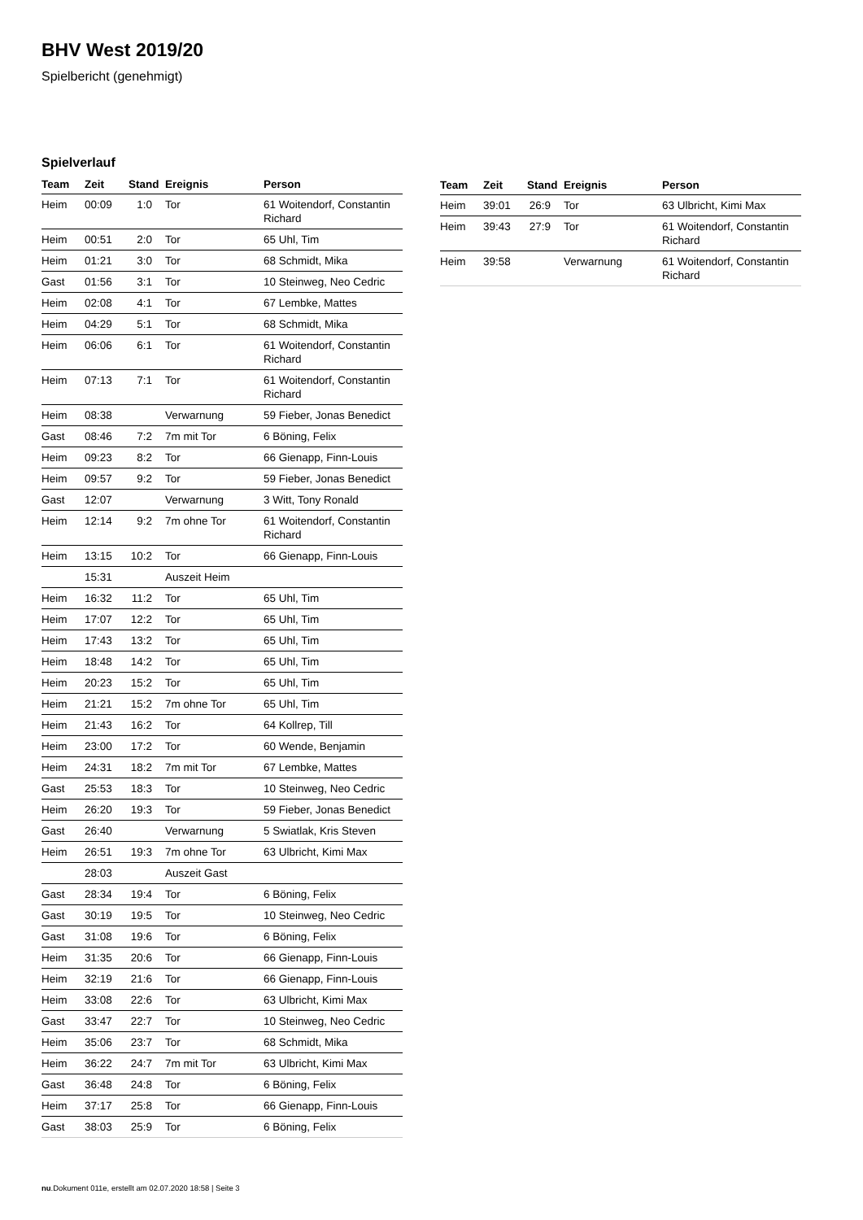BHV West 2019/20
Spielbericht (genehmigt)
Spielverlauf
| Team | Zeit | Stand | Ereignis | Person |
| --- | --- | --- | --- | --- |
| Heim | 00:09 | 1:0 | Tor | 61 Woitendorf, Constantin Richard |
| Heim | 00:51 | 2:0 | Tor | 65 Uhl, Tim |
| Heim | 01:21 | 3:0 | Tor | 68 Schmidt, Mika |
| Gast | 01:56 | 3:1 | Tor | 10 Steinweg, Neo Cedric |
| Heim | 02:08 | 4:1 | Tor | 67 Lembke, Mattes |
| Heim | 04:29 | 5:1 | Tor | 68 Schmidt, Mika |
| Heim | 06:06 | 6:1 | Tor | 61 Woitendorf, Constantin Richard |
| Heim | 07:13 | 7:1 | Tor | 61 Woitendorf, Constantin Richard |
| Heim | 08:38 | | Verwarnung | 59 Fieber, Jonas Benedict |
| Gast | 08:46 | 7:2 | 7m mit Tor | 6 Böning, Felix |
| Heim | 09:23 | 8:2 | Tor | 66 Gienapp, Finn-Louis |
| Heim | 09:57 | 9:2 | Tor | 59 Fieber, Jonas Benedict |
| Gast | 12:07 | | Verwarnung | 3 Witt, Tony Ronald |
| Heim | 12:14 | 9:2 | 7m ohne Tor | 61 Woitendorf, Constantin Richard |
| Heim | 13:15 | 10:2 | Tor | 66 Gienapp, Finn-Louis |
| | 15:31 | | Auszeit Heim | |
| Heim | 16:32 | 11:2 | Tor | 65 Uhl, Tim |
| Heim | 17:07 | 12:2 | Tor | 65 Uhl, Tim |
| Heim | 17:43 | 13:2 | Tor | 65 Uhl, Tim |
| Heim | 18:48 | 14:2 | Tor | 65 Uhl, Tim |
| Heim | 20:23 | 15:2 | Tor | 65 Uhl, Tim |
| Heim | 21:21 | 15:2 | 7m ohne Tor | 65 Uhl, Tim |
| Heim | 21:43 | 16:2 | Tor | 64 Kollrep, Till |
| Heim | 23:00 | 17:2 | Tor | 60 Wende, Benjamin |
| Heim | 24:31 | 18:2 | 7m mit Tor | 67 Lembke, Mattes |
| Gast | 25:53 | 18:3 | Tor | 10 Steinweg, Neo Cedric |
| Heim | 26:20 | 19:3 | Tor | 59 Fieber, Jonas Benedict |
| Gast | 26:40 | | Verwarnung | 5 Swiatlak, Kris Steven |
| Heim | 26:51 | 19:3 | 7m ohne Tor | 63 Ulbricht, Kimi Max |
| | 28:03 | | Auszeit Gast | |
| Gast | 28:34 | 19:4 | Tor | 6 Böning, Felix |
| Gast | 30:19 | 19:5 | Tor | 10 Steinweg, Neo Cedric |
| Gast | 31:08 | 19:6 | Tor | 6 Böning, Felix |
| Heim | 31:35 | 20:6 | Tor | 66 Gienapp, Finn-Louis |
| Heim | 32:19 | 21:6 | Tor | 66 Gienapp, Finn-Louis |
| Heim | 33:08 | 22:6 | Tor | 63 Ulbricht, Kimi Max |
| Gast | 33:47 | 22:7 | Tor | 10 Steinweg, Neo Cedric |
| Heim | 35:06 | 23:7 | Tor | 68 Schmidt, Mika |
| Heim | 36:22 | 24:7 | 7m mit Tor | 63 Ulbricht, Kimi Max |
| Gast | 36:48 | 24:8 | Tor | 6 Böning, Felix |
| Heim | 37:17 | 25:8 | Tor | 66 Gienapp, Finn-Louis |
| Gast | 38:03 | 25:9 | Tor | 6 Böning, Felix |
| Team | Zeit | Stand | Ereignis | Person |
| --- | --- | --- | --- | --- |
| Heim | 39:01 | 26:9 | Tor | 63 Ulbricht, Kimi Max |
| Heim | 39:43 | 27:9 | Tor | 61 Woitendorf, Constantin Richard |
| Heim | 39:58 | | Verwarnung | 61 Woitendorf, Constantin Richard |
nu.Dokument 011e, erstellt am 02.07.2020 18:58 | Seite 3